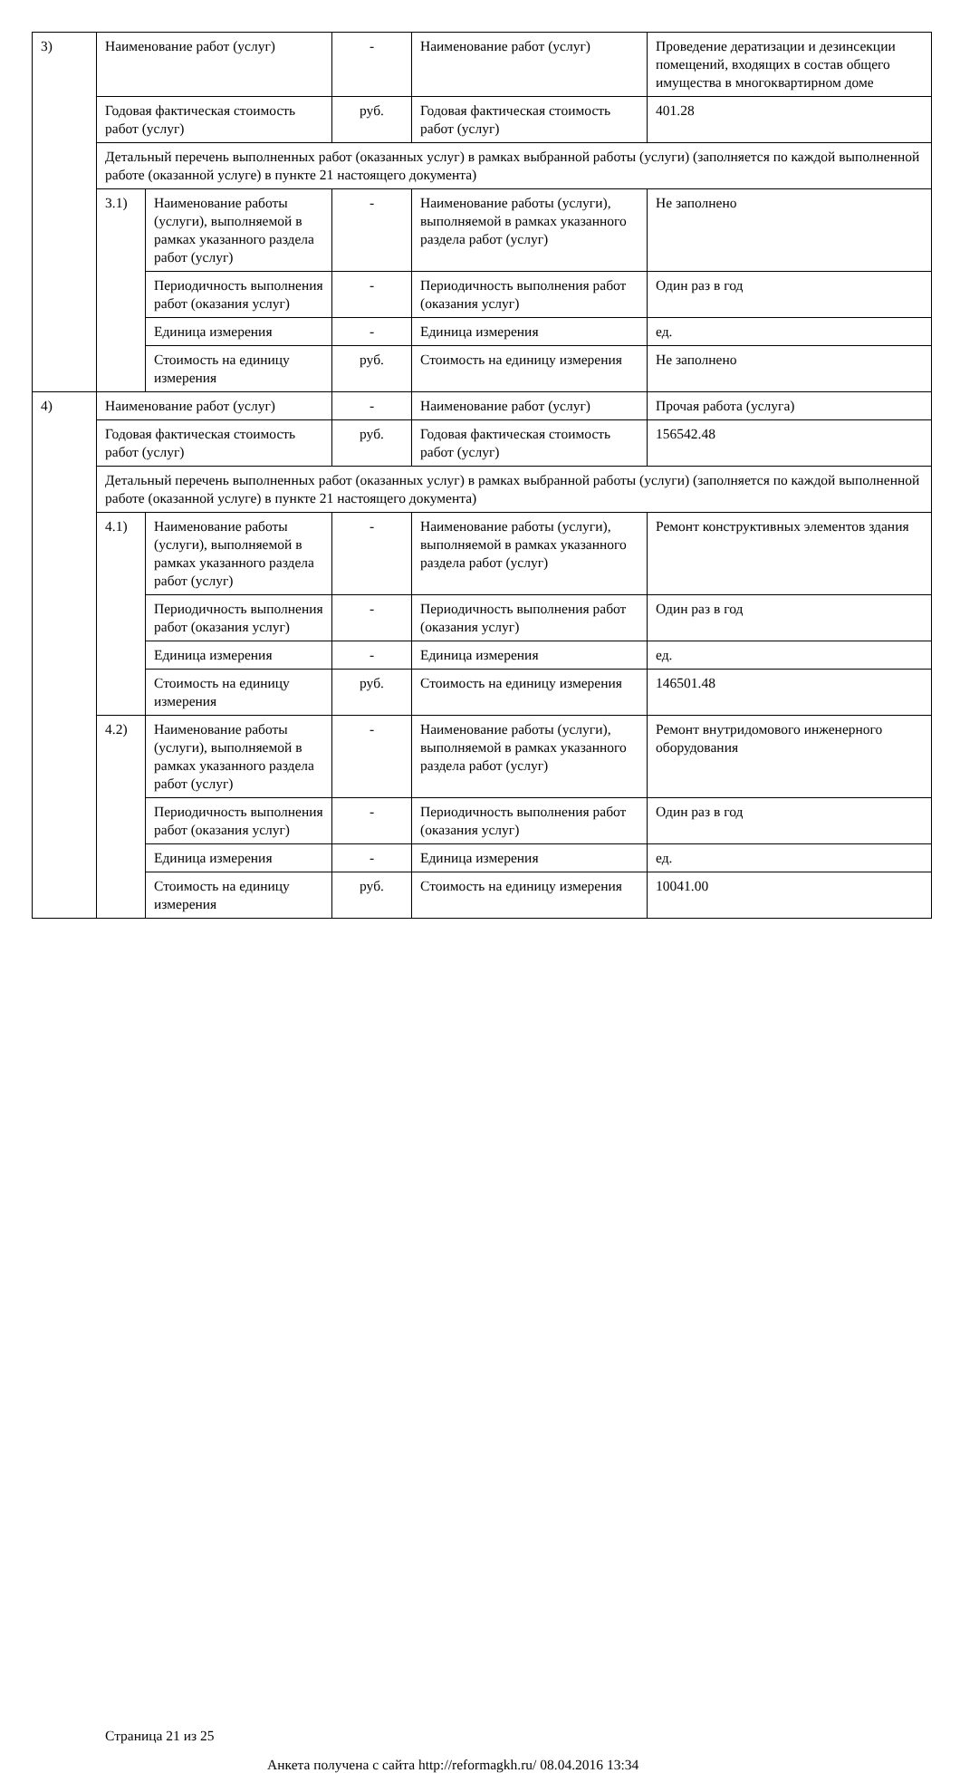| 3) | Наименование работ (услуг) | | - | Наименование работ (услуг) | Проведение дератизации и дезинсекции помещений, входящих в состав общего имущества в многоквартирном доме |
| | Годовая фактическая стоимость работ (услуг) | | руб. | Годовая фактическая стоимость работ (услуг) | 401.28 |
| | Детальный перечень выполненных работ (оказанных услуг) в рамках выбранной работы (услуги) (заполняется по каждой выполненной работе (оказанной услуге) в пункте 21 настоящего документа) | | | | |
| | 3.1) | Наименование работы (услуги), выполняемой в рамках указанного раздела работ (услуг) | - | Наименование работы (услуги), выполняемой в рамках указанного раздела работ (услуг) | Не заполнено |
| | | Периодичность выполнения работ (оказания услуг) | - | Периодичность выполнения работ (оказания услуг) | Один раз в год |
| | | Единица измерения | - | Единица измерения | ед. |
| | | Стоимость на единицу измерения | руб. | Стоимость на единицу измерения | Не заполнено |
| 4) | Наименование работ (услуг) | | - | Наименование работ (услуг) | Прочая работа (услуга) |
| | Годовая фактическая стоимость работ (услуг) | | руб. | Годовая фактическая стоимость работ (услуг) | 156542.48 |
| | Детальный перечень выполненных работ (оказанных услуг) в рамках выбранной работы (услуги) (заполняется по каждой выполненной работе (оказанной услуге) в пункте 21 настоящего документа) | | | | |
| | 4.1) | Наименование работы (услуги), выполняемой в рамках указанного раздела работ (услуг) | - | Наименование работы (услуги), выполняемой в рамках указанного раздела работ (услуг) | Ремонт конструктивных элементов здания |
| | | Периодичность выполнения работ (оказания услуг) | - | Периодичность выполнения работ (оказания услуг) | Один раз в год |
| | | Единица измерения | - | Единица измерения | ед. |
| | | Стоимость на единицу измерения | руб. | Стоимость на единицу измерения | 146501.48 |
| | 4.2) | Наименование работы (услуги), выполняемой в рамках указанного раздела работ (услуг) | - | Наименование работы (услуги), выполняемой в рамках указанного раздела работ (услуг) | Ремонт внутридомового инженерного оборудования |
| | | Периодичность выполнения работ (оказания услуг) | - | Периодичность выполнения работ (оказания услуг) | Один раз в год |
| | | Единица измерения | - | Единица измерения | ед. |
| | | Стоимость на единицу измерения | руб. | Стоимость на единицу измерения | 10041.00 |
Страница 21 из 25
Анкета получена с сайта http://reformagkh.ru/ 08.04.2016 13:34